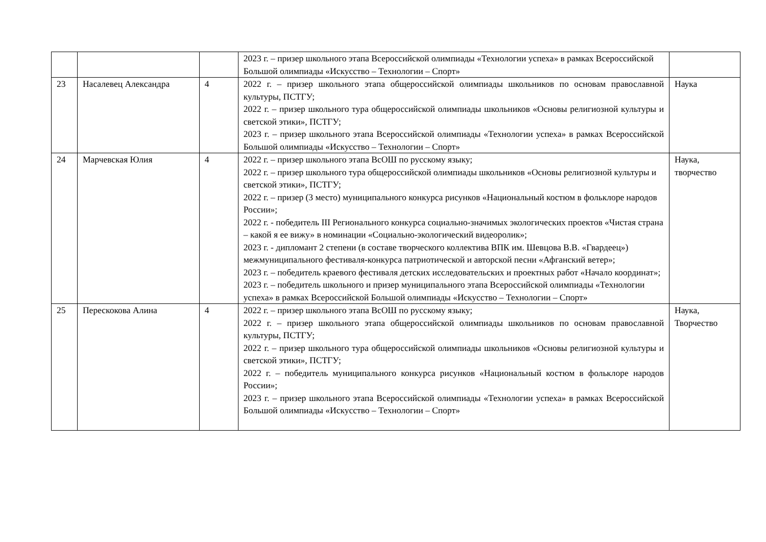| | | | 2023 г. – призер школьного этапа Всероссийской олимпиады «Технологии успеха» в рамках Всероссийской Большой олимпиады «Искусство – Технологии – Спорт» | |
| 23 | Насалевец Александра | 4 | 2022 г. – призер школьного этапа общероссийской олимпиады школьников по основам православной культуры, ПСТГУ; 2022 г. – призер школьного тура общероссийской олимпиады школьников «Основы религиозной культуры и светской этики», ПСТГУ; 2023 г. – призер школьного этапа Всероссийской олимпиады «Технологии успеха» в рамках Всероссийской Большой олимпиады «Искусство – Технологии – Спорт» | Наука |
| 24 | Марчевская Юлия | 4 | 2022 г. – призер школьного этапа ВсОШ по русскому языку; 2022 г. – призер школьного тура общероссийской олимпиады школьников «Основы религиозной культуры и светской этики», ПСТГУ; 2022 г. – призер (3 место) муниципального конкурса рисунков «Национальный костюм в фольклоре народов России»; 2022 г. - победитель III Регионального конкурса социально-значимых экологических проектов «Чистая страна – какой я ее вижу» в номинации «Социально-экологический видеоролик»; 2023 г. - дипломант 2 степени (в составе творческого коллектива ВПК им. Шевцова В.В. «Гвардеец») межмуниципального фестиваля-конкурса патриотической и авторской песни «Афганский ветер»; 2023 г. – победитель краевого фестиваля детских исследовательских и проектных работ «Начало координат»; 2023 г. – победитель школьного и призер муниципального этапа Всероссийской олимпиады «Технологии успеха» в рамках Всероссийской Большой олимпиады «Искусство – Технологии – Спорт» | Наука, творчество |
| 25 | Перескокова Алина | 4 | 2022 г. – призер школьного этапа ВсОШ по русскому языку; 2022 г. – призер школьного этапа общероссийской олимпиады школьников по основам православной культуры, ПСТГУ; 2022 г. – призер школьного тура общероссийской олимпиады школьников «Основы религиозной культуры и светской этики», ПСТГУ; 2022 г. – победитель муниципального конкурса рисунков «Национальный костюм в фольклоре народов России»; 2023 г. – призер школьного этапа Всероссийской олимпиады «Технологии успеха» в рамках Всероссийской Большой олимпиады «Искусство – Технологии – Спорт» | Наука, Творчество |